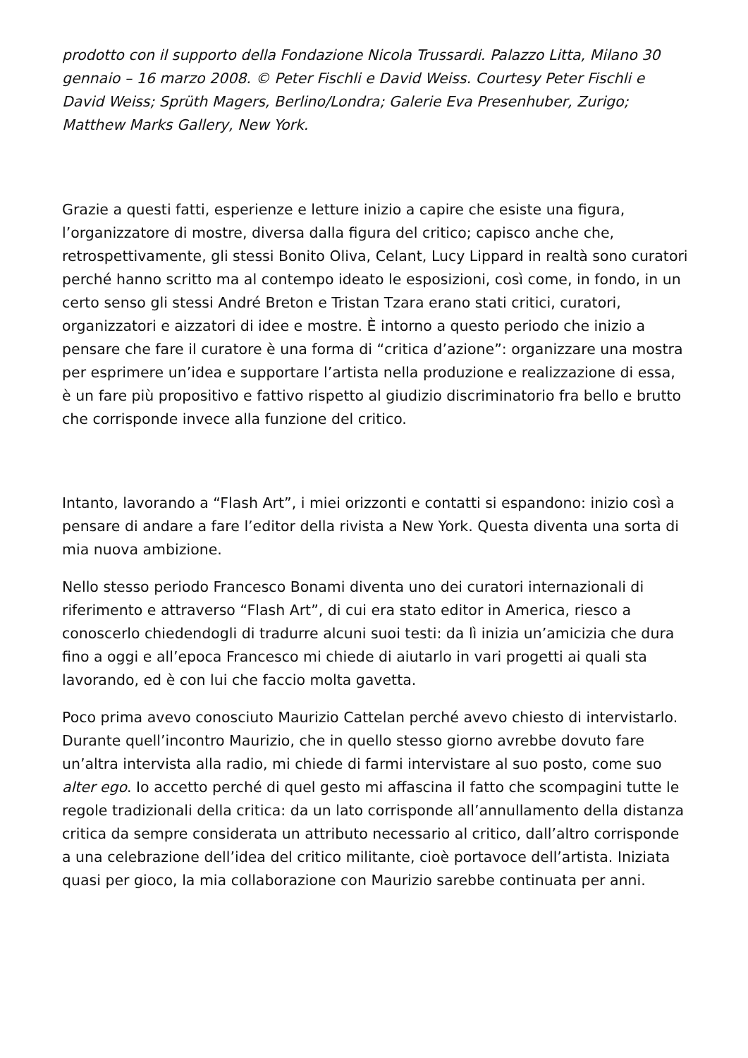prodotto con il supporto della Fondazione Nicola Trussardi. Palazzo Litta, Milano 30 gennaio – 16 marzo 2008. © Peter Fischli e David Weiss. Courtesy Peter Fischli e David Weiss; Sprüth Magers, Berlino/Londra; Galerie Eva Presenhuber, Zurigo; Matthew Marks Gallery, New York.
Grazie a questi fatti, esperienze e letture inizio a capire che esiste una figura, l’organizzatore di mostre, diversa dalla figura del critico; capisco anche che, retrospettivamente, gli stessi Bonito Oliva, Celant, Lucy Lippard in realtà sono curatori perché hanno scritto ma al contempo ideato le esposizioni, così come, in fondo, in un certo senso gli stessi André Breton e Tristan Tzara erano stati critici, curatori, organizzatori e aizzatori di idee e mostre. È intorno a questo periodo che inizio a pensare che fare il curatore è una forma di “critica d’azione”: organizzare una mostra per esprimere un’idea e supportare l’artista nella produzione e realizzazione di essa, è un fare più propositivo e fattivo rispetto al giudizio discriminatorio fra bello e brutto che corrisponde invece alla funzione del critico.
Intanto, lavorando a “Flash Art”, i miei orizzonti e contatti si espandono: inizio così a pensare di andare a fare l’editor della rivista a New York. Questa diventa una sorta di mia nuova ambizione.
Nello stesso periodo Francesco Bonami diventa uno dei curatori internazionali di riferimento e attraverso “Flash Art”, di cui era stato editor in America, riesco a conoscerlo chiedendogli di tradurre alcuni suoi testi: da lì inizia un’amicizia che dura fino a oggi e all’epoca Francesco mi chiede di aiutarlo in vari progetti ai quali sta lavorando, ed è con lui che faccio molta gavetta.
Poco prima avevo conosciuto Maurizio Cattelan perché avevo chiesto di intervistarlo. Durante quell’incontro Maurizio, che in quello stesso giorno avrebbe dovuto fare un’altra intervista alla radio, mi chiede di farmi intervistare al suo posto, come suo alter ego. Io accetto perché di quel gesto mi affascina il fatto che scompagini tutte le regole tradizionali della critica: da un lato corrisponde all’annullamento della distanza critica da sempre considerata un attributo necessario al critico, dall’altro corrisponde a una celebrazione dell’idea del critico militante, cioè portavoce dell’artista. Iniziata quasi per gioco, la mia collaborazione con Maurizio sarebbe continuata per anni.